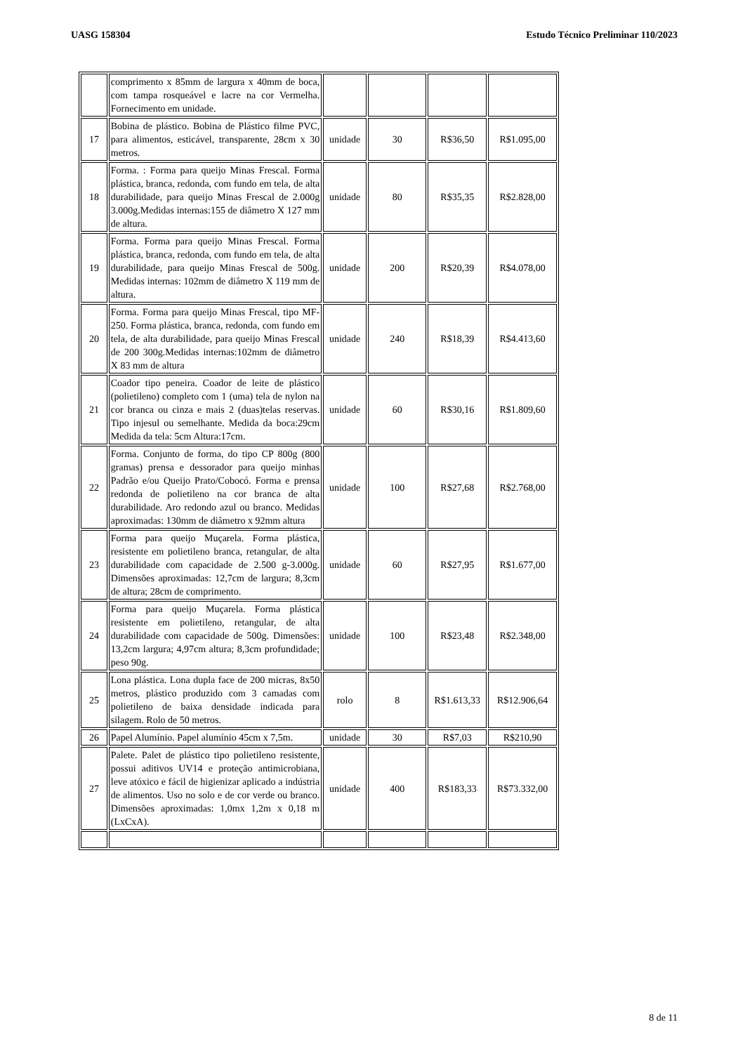UASG 158304 Estudo Técnico Preliminar 110/2023
| | comprimento x 85mm de largura x 40mm de boca, com tampa rosqueável e lacre na cor Vermelha. Fornecimento em unidade. | | | | |
| 17 | Bobina de plástico. Bobina de Plástico filme PVC, para alimentos, esticável, transparente, 28cm x 30 metros. | unidade | 30 | R$36,50 | R$1.095,00 |
| 18 | Forma. : Forma para queijo Minas Frescal. Forma plástica, branca, redonda, com fundo em tela, de alta durabilidade, para queijo Minas Frescal de 2.000g 3.000g.Medidas internas:155 de diâmetro X 127 mm de altura. | unidade | 80 | R$35,35 | R$2.828,00 |
| 19 | Forma. Forma para queijo Minas Frescal. Forma plástica, branca, redonda, com fundo em tela, de alta durabilidade, para queijo Minas Frescal de 500g. Medidas internas: 102mm de diâmetro X 119 mm de altura. | unidade | 200 | R$20,39 | R$4.078,00 |
| 20 | Forma. Forma para queijo Minas Frescal, tipo MF-250. Forma plástica, branca, redonda, com fundo em tela, de alta durabilidade, para queijo Minas Frescal de 200 300g.Medidas internas:102mm de diâmetro X 83 mm de altura | unidade | 240 | R$18,39 | R$4.413,60 |
| 21 | Coador tipo peneira. Coador de leite de plástico (polietileno) completo com 1 (uma) tela de nylon na cor branca ou cinza e mais 2 (duas)telas reservas. Tipo injesul ou semelhante. Medida da boca:29cm Medida da tela: 5cm Altura:17cm. | unidade | 60 | R$30,16 | R$1.809,60 |
| 22 | Forma. Conjunto de forma, do tipo CP 800g (800 gramas) prensa e dessorador para queijo minhas Padrão e/ou Queijo Prato/Cobocó. Forma e prensa redonda de polietileno na cor branca de alta durabilidade. Aro redondo azul ou branco. Medidas aproximadas: 130mm de diâmetro x 92mm altura | unidade | 100 | R$27,68 | R$2.768,00 |
| 23 | Forma para queijo Muçarela. Forma plástica, resistente em polietileno branca, retangular, de alta durabilidade com capacidade de 2.500 g-3.000g. Dimensões aproximadas: 12,7cm de largura; 8,3cm de altura; 28cm de comprimento. | unidade | 60 | R$27,95 | R$1.677,00 |
| 24 | Forma para queijo Muçarela. Forma plástica resistente em polietileno, retangular, de alta durabilidade com capacidade de 500g. Dimensões: 13,2cm largura; 4,97cm altura; 8,3cm profundidade; peso 90g. | unidade | 100 | R$23,48 | R$2.348,00 |
| 25 | Lona plástica. Lona dupla face de 200 micras, 8x50 metros, plástico produzido com 3 camadas com polietileno de baixa densidade indicada para silagem. Rolo de 50 metros. | rolo | 8 | R$1.613,33 | R$12.906,64 |
| 26 | Papel Alumínio. Papel alumínio 45cm x 7,5m. | unidade | 30 | R$7,03 | R$210,90 |
| 27 | Palete. Palet de plástico tipo polietileno resistente, possui aditivos UV14 e proteção antimicrobiana, leve atóxico e fácil de higienizar aplicado a indústria de alimentos. Uso no solo e de cor verde ou branco. Dimensões aproximadas: 1,0mx 1,2m x 0,18 m (LxCxA). | unidade | 400 | R$183,33 | R$73.332,00 |
8 de 11